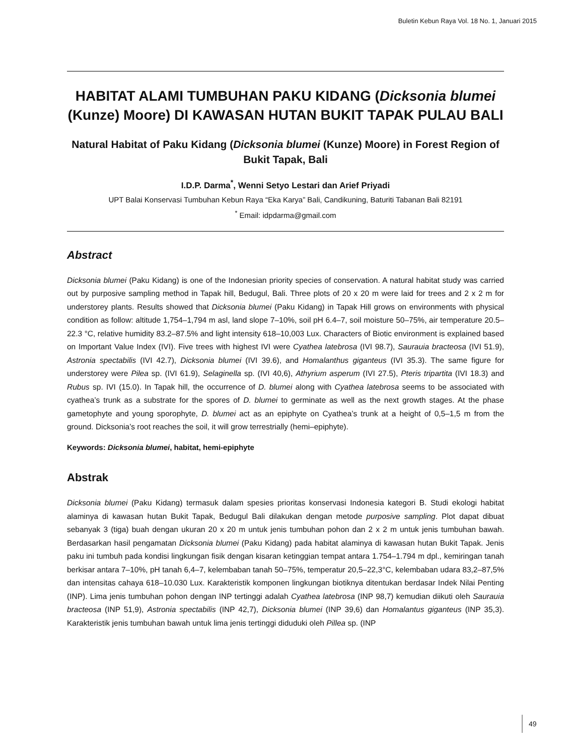Buletin Kebun Raya Vol. 18 No. 1, Januari 2015
HABITAT ALAMI TUMBUHAN PAKU KIDANG (Dicksonia blumei (Kunze) Moore) DI KAWASAN HUTAN BUKIT TAPAK PULAU BALI
Natural Habitat of Paku Kidang (Dicksonia blumei (Kunze) Moore) in Forest Region of Bukit Tapak, Bali
I.D.P. Darma<sup>*</sup>, Wenni Setyo Lestari dan Arief Priyadi
UPT Balai Konservasi Tumbuhan Kebun Raya “Eka Karya” Bali, Candikuning, Baturiti Tabanan Bali 82191
<sup>*</sup> Email: idpdarma@gmail.com
Abstract
Dicksonia blumei (Paku Kidang) is one of the Indonesian priority species of conservation. A natural habitat study was carried out by purposive sampling method in Tapak hill, Bedugul, Bali. Three plots of 20 x 20 m were laid for trees and 2 x 2 m for understorey plants. Results showed that Dicksonia blumei (Paku Kidang) in Tapak Hill grows on environments with physical condition as follow: altitude 1,754–1,794 m asl, land slope 7–10%, soil pH 6.4–7, soil moisture 50–75%, air temperature 20.5–22.3 °C, relative humidity 83.2–87.5% and light intensity 618–10,003 Lux. Characters of Biotic environment is explained based on Important Value Index (IVI). Five trees with highest IVI were Cyathea latebrosa (IVI 98.7), Saurauia bracteosa (IVI 51.9), Astronia spectabilis (IVI 42.7), Dicksonia blumei (IVI 39.6), and Homalanthus giganteus (IVI 35.3). The same figure for understorey were Pilea sp. (IVI 61.9), Selaginella sp. (IVI 40,6), Athyrium asperum (IVI 27.5), Pteris tripartita (IVI 18.3) and Rubus sp. IVI (15.0). In Tapak hill, the occurrence of D. blumei along with Cyathea latebrosa seems to be associated with cyathea’s trunk as a substrate for the spores of D. blumei to germinate as well as the next growth stages. At the phase gametophyte and young sporophyte, D. blumei act as an epiphyte on Cyathea’s trunk at a height of 0,5–1,5 m from the ground. Dicksonia’s root reaches the soil, it will grow terrestrially (hemi–epiphyte).
Keywords: Dicksonia blumei, habitat, hemi-epiphyte
Abstrak
Dicksonia blumei (Paku Kidang) termasuk dalam spesies prioritas konservasi Indonesia kategori B. Studi ekologi habitat alaminya di kawasan hutan Bukit Tapak, Bedugul Bali dilakukan dengan metode purposive sampling. Plot dapat dibuat sebanyak 3 (tiga) buah dengan ukuran 20 x 20 m untuk jenis tumbuhan pohon dan 2 x 2 m untuk jenis tumbuhan bawah. Berdasarkan hasil pengamatan Dicksonia blumei (Paku Kidang) pada habitat alaminya di kawasan hutan Bukit Tapak. Jenis paku ini tumbuh pada kondisi lingkungan fisik dengan kisaran ketinggian tempat antara 1.754–1.794 m dpl., kemiringan tanah berkisar antara 7–10%, pH tanah 6,4–7, kelembaban tanah 50–75%, temperatur 20,5–22,3°C, kelembaban udara 83,2–87,5% dan intensitas cahaya 618–10.030 Lux. Karakteristik komponen lingkungan biotiknya ditentukan berdasar Indek Nilai Penting (INP). Lima jenis tumbuhan pohon dengan INP tertinggi adalah Cyathea latebrosa (INP 98,7) kemudian diikuti oleh Saurauia bracteosa (INP 51,9), Astronia spectabilis (INP 42,7), Dicksonia blumei (INP 39,6) dan Homalantus giganteus (INP 35,3). Karakteristik jenis tumbuhan bawah untuk lima jenis tertinggi diduduki oleh Pillea sp. (INP
49